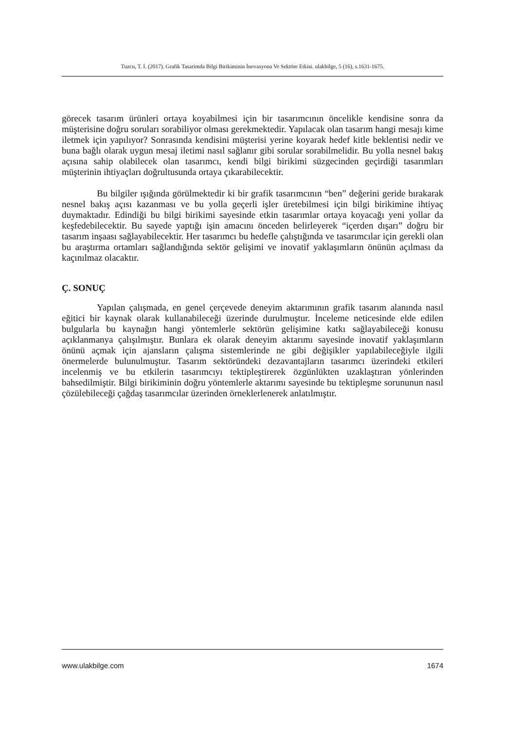Tuzcu, T. İ. (2017). Grafik Tasarimda Bilgi Birikiminin İnovasyona Ve Sektöre Etkisi. ulakbilge, 5 (16), s.1631-1675.
görecek tasarım ürünleri ortaya koyabilmesi için bir tasarımcının öncelikle kendisine sonra da müşterisine doğru soruları sorabiliyor olması gerekmektedir. Yapılacak olan tasarım hangi mesajı kime iletmek için yapılıyor? Sonrasında kendisini müşterisi yerine koyarak hedef kitle beklentisi nedir ve buna bağlı olarak uygun mesaj iletimi nasıl sağlanır gibi sorular sorabilmelidir. Bu yolla nesnel bakış açısına sahip olabilecek olan tasarımcı, kendi bilgi birikimi süzgecinden geçirdiği tasarımları müşterinin ihtiyaçları doğrultusunda ortaya çıkarabilecektir.
Bu bilgiler ışığında görülmektedir ki bir grafik tasarımcının “ben” değerini geride bırakarak nesnel bakış açısı kazanması ve bu yolla geçerli işler üretebilmesi için bilgi birikimine ihtiyaç duymaktadır. Edindiği bu bilgi birikimi sayesinde etkin tasarımlar ortaya koyacağı yeni yollar da keşfedebilecektir. Bu sayede yaptığı işin amacını önceden belirleyerek “içerden dışarı” doğru bir tasarım inşaası sağlayabilecektir. Her tasarımcı bu hedefle çalıştığında ve tasarımcılar için gerekli olan bu araştırma ortamları sağlandığında sektör gelişimi ve inovatif yaklaşımların önünün açılması da kaçınılmaz olacaktır.
Ç. SONUÇ
Yapılan çalışmada, en genel çerçevede deneyim aktarımının grafik tasarım alanında nasıl eğitici bir kaynak olarak kullanabileceği üzerinde durulmuştur. İnceleme neticesinde elde edilen bulgularla bu kaynağın hangi yöntemlerle sektörün gelişimine katkı sağlayabileceği konusu açıklanmanya çalışılmıştır. Bunlara ek olarak deneyim aktarımı sayesinde inovatif yaklaşımların önünü açmak için ajansların çalışma sistemlerinde ne gibi değişikler yapılabileceğiyle ilgili önermelerde bulunulmuştur. Tasarım sektöründeki dezavantajların tasarımcı üzerindeki etkileri incelenmiş ve bu etkilerin tasarımcıyı tektipleştirerek özgünlükten uzaklaştıran yönlerinden bahsedilmiştir. Bilgi birikiminin doğru yöntemlerle aktarımı sayesinde bu tektipleşme sorununun nasıl çözülebileceği çağdaş tasarımcılar üzerinden örneklerlenerek anlatılmıştır.
www.ulakbilge.com 1674